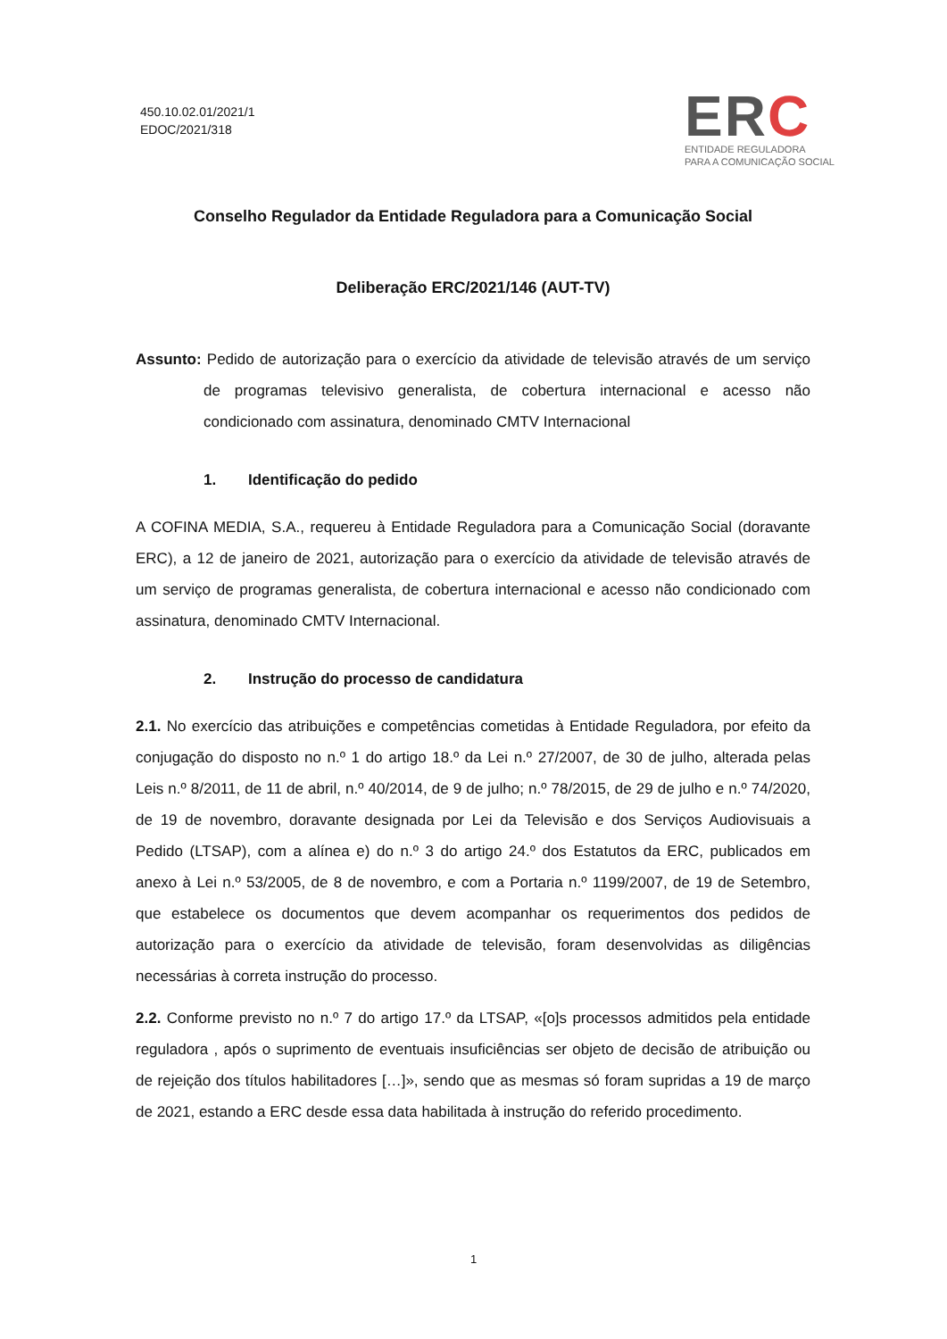450.10.02.01/2021/1
EDOC/2021/318
ERC
ENTIDADE REGULADORA
PARA A COMUNICAÇÃO SOCIAL
Conselho Regulador da Entidade Reguladora para a Comunicação Social
Deliberação ERC/2021/146 (AUT-TV)
Assunto: Pedido de autorização para o exercício da atividade de televisão através de um serviço de programas televisivo generalista, de cobertura internacional e acesso não condicionado com assinatura, denominado CMTV Internacional
1. Identificação do pedido
A COFINA MEDIA, S.A., requereu à Entidade Reguladora para a Comunicação Social (doravante ERC), a 12 de janeiro de 2021, autorização para o exercício da atividade de televisão através de um serviço de programas generalista, de cobertura internacional e acesso não condicionado com assinatura, denominado CMTV Internacional.
2. Instrução do processo de candidatura
2.1. No exercício das atribuições e competências cometidas à Entidade Reguladora, por efeito da conjugação do disposto no n.º 1 do artigo 18.º da Lei n.º 27/2007, de 30 de julho, alterada pelas Leis n.º 8/2011, de 11 de abril, n.º 40/2014, de 9 de julho; n.º 78/2015, de 29 de julho e n.º 74/2020, de 19 de novembro, doravante designada por Lei da Televisão e dos Serviços Audiovisuais a Pedido (LTSAP), com a alínea e) do n.º 3 do artigo 24.º dos Estatutos da ERC, publicados em anexo à Lei n.º 53/2005, de 8 de novembro, e com a Portaria n.º 1199/2007, de 19 de Setembro, que estabelece os documentos que devem acompanhar os requerimentos dos pedidos de autorização para o exercício da atividade de televisão, foram desenvolvidas as diligências necessárias à correta instrução do processo.
2.2. Conforme previsto no n.º 7 do artigo 17.º da LTSAP, «[o]s processos admitidos pela entidade reguladora , após o suprimento de eventuais insuficiências ser objeto de decisão de atribuição ou de rejeição dos títulos habilitadores […]», sendo que as mesmas só foram supridas a 19 de março de 2021, estando a ERC desde essa data habilitada à instrução do referido procedimento.
1